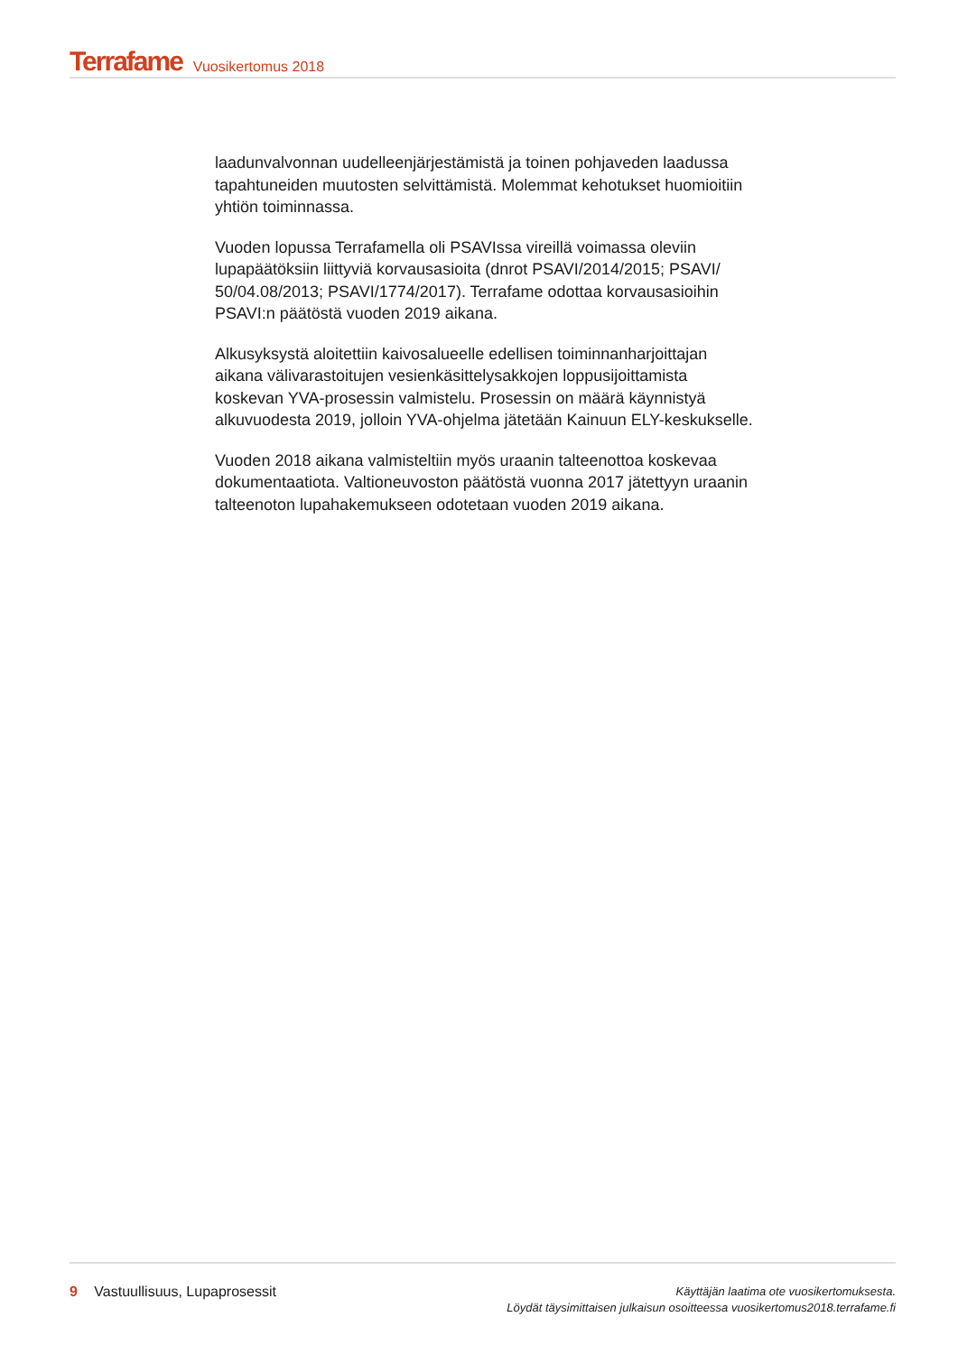Terrafame Vuosikertomus 2018
laadunvalvonnan uudelleenjärjestämistä ja toinen pohjaveden laadussa tapahtuneiden muutosten selvittämistä. Molemmat kehotukset huomioitiin yhtiön toiminnassa.
Vuoden lopussa Terrafamella oli PSAVIssa vireillä voimassa oleviin lupapäätöksiin liittyviä korvausasioita (dnrot PSAVI/2014/2015; PSAVI/ 50/04.08/2013; PSAVI/1774/2017). Terrafame odottaa korvausasioihin PSAVI:n päätöstä vuoden 2019 aikana.
Alkusyksystä aloitettiin kaivosalueelle edellisen toiminnanharjoittajan aikana välivarastoitujen vesienkäsittelysakkojen loppusijoittamista koskevan YVA-prosessin valmistelu. Prosessin on määrä käynnistyä alkuvuodesta 2019, jolloin YVA-ohjelma jätetään Kainuun ELY-keskukselle.
Vuoden 2018 aikana valmisteltiin myös uraanin talteenottoa koskevaa dokumentaatiota. Valtioneuvoston päätöstä vuonna 2017 jätettyyn uraanin talteenoton lupahakemukseen odotetaan vuoden 2019 aikana.
9 Vastuullisuus, Lupaprosessit
Käyttäjän laatima ote vuosikertomuksesta.
Löydät täysimittaisen julkaisun osoitteessa vuosikertomus2018.terrafame.fi